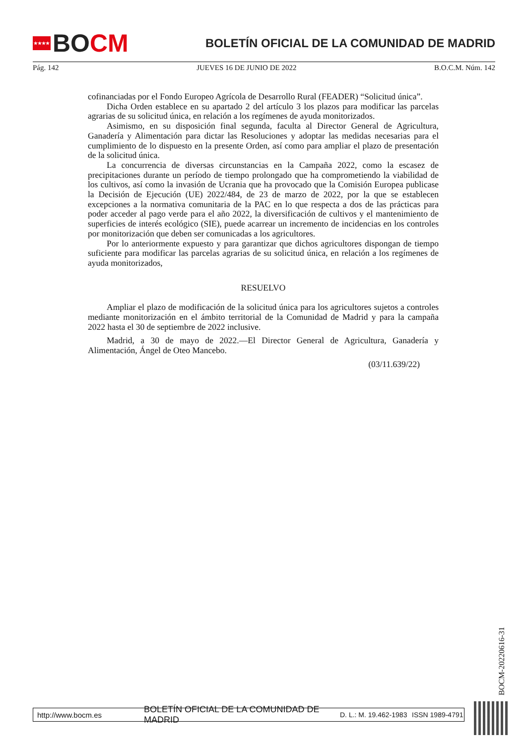★★★★ BO CM
BOLETÍN OFICIAL DE LA COMUNIDAD DE MADRID
Pág. 142 JUEVES 16 DE JUNIO DE 2022 B.O.C.M. Núm. 142
cofinanciadas por el Fondo Europeo Agrícola de Desarrollo Rural (FEADER) “Solicitud única”.
Dicha Orden establece en su apartado 2 del artículo 3 los plazos para modificar las parcelas agrarias de su solicitud única, en relación a los regímenes de ayuda monitorizados.
Asimismo, en su disposición final segunda, faculta al Director General de Agricultura, Ganadería y Alimentación para dictar las Resoluciones y adoptar las medidas necesarias para el cumplimiento de lo dispuesto en la presente Orden, así como para ampliar el plazo de presentación de la solicitud única.
La concurrencia de diversas circunstancias en la Campaña 2022, como la escasez de precipitaciones durante un período de tiempo prolongado que ha comprometiendo la viabilidad de los cultivos, así como la invasión de Ucrania que ha provocado que la Comisión Europea publicase la Decisión de Ejecución (UE) 2022/484, de 23 de marzo de 2022, por la que se establecen excepciones a la normativa comunitaria de la PAC en lo que respecta a dos de las prácticas para poder acceder al pago verde para el año 2022, la diversificación de cultivos y el mantenimiento de superficies de interés ecológico (SIE), puede acarrear un incremento de incidencias en los controles por monitorización que deben ser comunicadas a los agricultores.
Por lo anteriormente expuesto y para garantizar que dichos agricultores dispongan de tiempo suficiente para modificar las parcelas agrarias de su solicitud única, en relación a los regímenes de ayuda monitorizados,
RESUELVO
Ampliar el plazo de modificación de la solicitud única para los agricultores sujetos a controles mediante monitorización en el ámbito territorial de la Comunidad de Madrid y para la campaña 2022 hasta el 30 de septiembre de 2022 inclusive.
Madrid, a 30 de mayo de 2022.—El Director General de Agricultura, Ganadería y Alimentación, Ángel de Oteo Mancebo.
(03/11.639/22)
BOCM-20220616-31
http://www.bocm.es BOLETÍN OFICIAL DE LA COMUNIDAD DE MADRID D. L.: M. 19.462-1983 ISSN 1989-4791